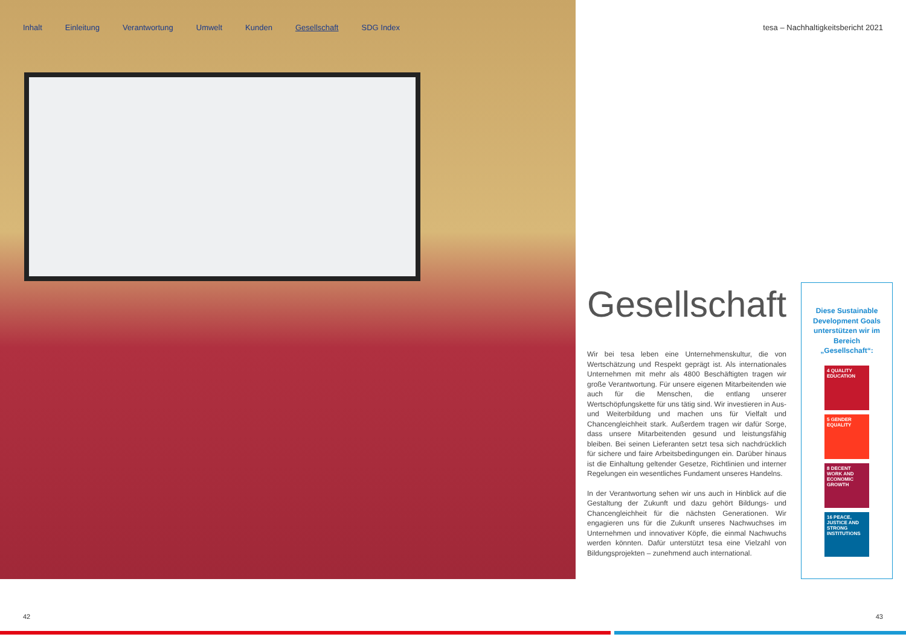Inhalt Einleitung Verantwortung Umwelt Kunden Gesellschaft SDG Index
tesa – Nachhaltigkeitsbericht 2021
Gesellschaft
Wir bei tesa leben eine Unternehmenskultur, die von Wertschätzung und Respekt geprägt ist. Als internationales Unternehmen mit mehr als 4800 Beschäftigten tragen wir große Verantwortung. Für unsere eigenen Mitarbeitenden wie auch für die Menschen, die entlang unserer Wertschöpfungskette für uns tätig sind. Wir investieren in Aus- und Weiterbildung und machen uns für Vielfalt und Chancengleichheit stark. Außerdem tragen wir dafür Sorge, dass unsere Mitarbeitenden gesund und leistungsfähig bleiben. Bei seinen Lieferanten setzt tesa sich nachdrücklich für sichere und faire Arbeitsbedingungen ein. Darüber hinaus ist die Einhaltung geltender Gesetze, Richtlinien und interner Regelungen ein wesentliches Fundament unseres Handelns.
In der Verantwortung sehen wir uns auch in Hinblick auf die Gestaltung der Zukunft und dazu gehört Bildungs- und Chancengleichheit für die nächsten Generationen. Wir engagieren uns für die Zukunft unseres Nachwuchses im Unternehmen und innovativer Köpfe, die einmal Nachwuchs werden könnten. Dafür unterstützt tesa eine Vielzahl von Bildungsprojekten – zunehmend auch international.
Diese Sustainable Development Goals unterstützen wir im Bereich „Gesellschaft“:
4 QUALITY EDUCATION
5 GENDER EQUALITY
8 DECENT WORK AND ECONOMIC GROWTH
16 PEACE, JUSTICE AND STRONG INSTITUTIONS
42 43